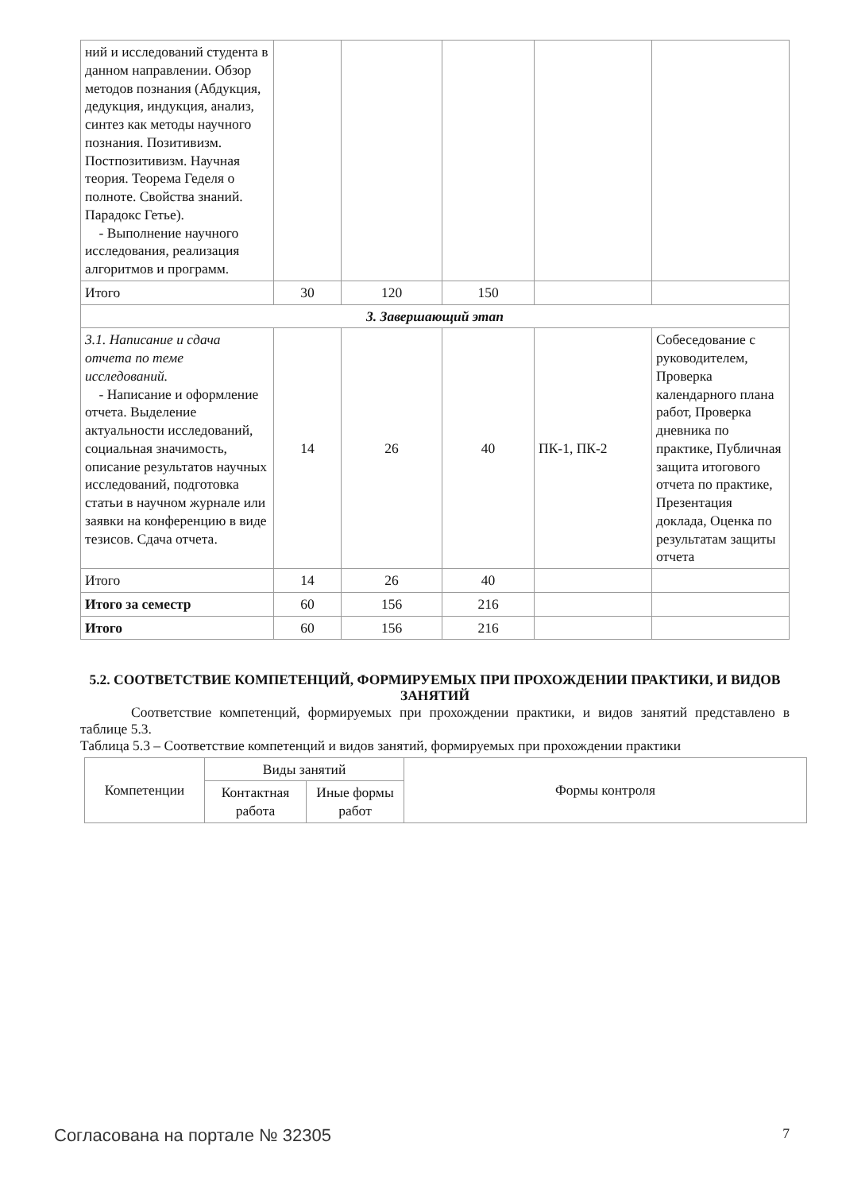| ний и исследований студента в данном направлении. Обзор методов познания (Абдукция, дедукция, индукция, анализ, синтез как методы научного познания. Позитивизм. Постпозитивизм. Научная теория. Теорема Геделя о полноте. Свойства знаний. Парадокс Гетье). - Выполнение научного исследования, реализация алгоритмов и программ. | | | | | |
| Итого | 30 | 120 | 150 | | |
| 3. Завершающий этап | | | | | |
| 3.1. Написание и сдача отчета по теме исследований. - Написание и оформление отчета. Выделение актуальности исследований, социальная значимость, описание результатов научных исследований, подготовка статьи в научном журнале или заявки на конференцию в виде тезисов. Сдача отчета. | 14 | 26 | 40 | ПК-1, ПК-2 | Собеседование с руководителем, Проверка календарного плана работ, Проверка дневника по практике, Публичная защита итогового отчета по практике, Презентация доклада, Оценка по результатам защиты отчета |
| Итого | 14 | 26 | 40 | | |
| Итого за семестр | 60 | 156 | 216 | | |
| Итого | 60 | 156 | 216 | | |
5.2. СООТВЕТСТВИЕ КОМПЕТЕНЦИЙ, ФОРМИРУЕМЫХ ПРИ ПРОХОЖДЕНИИ ПРАКТИКИ, И ВИДОВ ЗАНЯТИЙ
Соответствие компетенций, формируемых при прохождении практики, и видов занятий представлено в таблице 5.3.
Таблица 5.3 – Соответствие компетенций и видов занятий, формируемых при прохождении практики
| Компетенции | Виды занятий | | Формы контроля |
| | Контактная работа | Иные формы работ | |
Согласована на портале № 32305 7